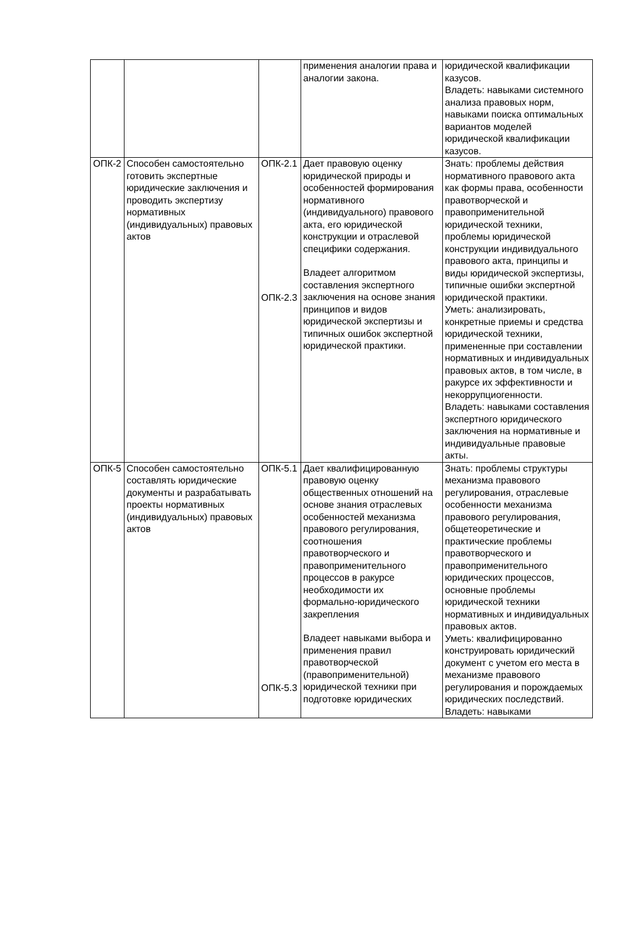| | | | применения аналогии права и аналогии закона. | юридической квалификации казусов. Владеть: навыками системного анализа правовых норм, навыками поиска оптимальных вариантов моделей юридической квалификации казусов. |
| ОПК-2 | Способен самостоятельно готовить экспертные юридические заключения и проводить экспертизу нормативных (индивидуальных) правовых актов | ОПК-2.1 ОПК-2.3 | Дает правовую оценку юридической природы и особенностей формирования нормативного (индивидуального) правового акта, его юридической конструкции и отраслевой специфики содержания. Владеет алгоритмом составления экспертного заключения на основе знания принципов и видов юридической экспертизы и типичных ошибок экспертной юридической практики. | Знать: проблемы действия нормативного правового акта как формы права, особенности правотворческой и правоприменительной юридической техники, проблемы юридической конструкции индивидуального правового акта, принципы и виды юридической экспертизы, типичные ошибки экспертной юридической практики. Уметь: анализировать, конкретные приемы и средства юридической техники, примененные при составлении нормативных и индивидуальных правовых актов, в том числе, в ракурсе их эффективности и некоррупциогенности. Владеть: навыками составления экспертного юридического заключения на нормативные и индивидуальные правовые акты. |
| ОПК-5 | Способен самостоятельно составлять юридические документы и разрабатывать проекты нормативных (индивидуальных) правовых актов | ОПК-5.1 ОПК-5.3 | Дает квалифицированную правовую оценку общественных отношений на основе знания отраслевых особенностей механизма правового регулирования, соотношения правотворческого и правоприменительного процессов в ракурсе необходимости их формально-юридического закрепления Владеет навыками выбора и применения правил правотворческой (правоприменительной) юридической техники при подготовке юридических | Знать: проблемы структуры механизма правового регулирования, отраслевые особенности механизма правового регулирования, общетеоретические и практические проблемы правотворческого и правоприменительного юридических процессов, основные проблемы юридической техники нормативных и индивидуальных правовых актов. Уметь: квалифицированно конструировать юридический документ с учетом его места в механизме правового регулирования и порождаемых юридических последствий. Владеть: навыками |